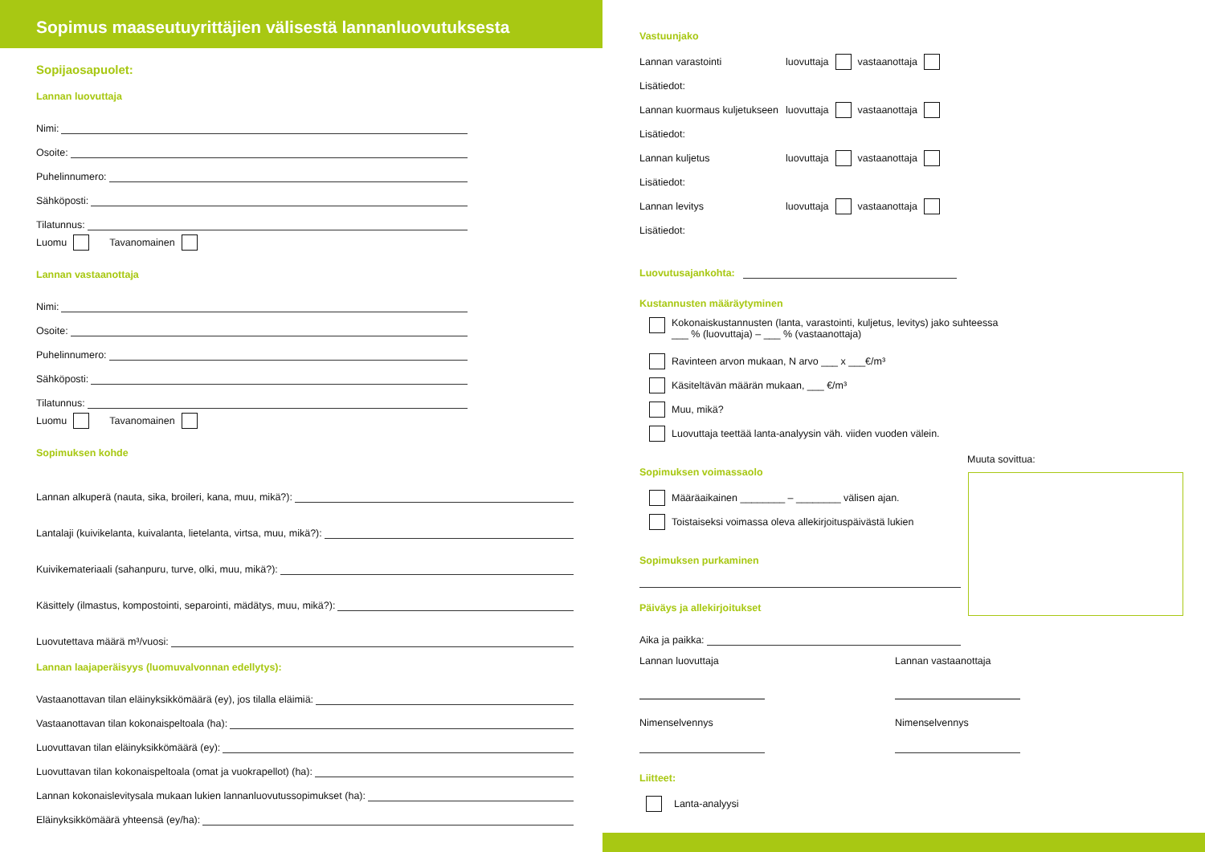Sopimus maaseutuyrittäjien välisestä lannanluovutuksesta
Sopijaosapuolet:
Lannan luovuttaja
Nimi:
Osoite:
Puhelinnumero:
Sähköposti:
Tilatunnus:
Luomu Tavanomainen
Lannan vastaanottaja
Nimi:
Osoite:
Puhelinnumero:
Sähköposti:
Tilatunnus:
Luomu Tavanomainen
Sopimuksen kohde
Lannan alkuperä (nauta, sika, broileri, kana, muu, mikä?):
Lantalaji (kuivikelanta, kuivalanta, lietelanta, virtsa, muu, mikä?):
Kuivikemateriaali (sahanpuru, turve, olki, muu, mikä?):
Käsittely (ilmastus, kompostointi, separointi, mädätys, muu, mikä?):
Luovutettava määrä m³/vuosi:
Lannan laajaperäisyys (luomuvalvonnan edellytys):
Vastaanottavan tilan eläinyksikkömäärä (ey), jos tilalla eläimiä:
Vastaanottavan tilan kokonaispeltoala (ha):
Luovuttavan tilan eläinyksikkömäärä (ey):
Luovuttavan tilan kokonaispeltoala (omat ja vuokrapellot) (ha):
Lannan kokonaislevitysala mukaan lukien lannanluovutussopimukset (ha):
Eläinyksikkömäärä yhteensä (ey/ha):
Vastuunjako
Lannan varastointi luovuttaja vastaanottaja
Lisätiedot:
Lannan kuormaus kuljetukseen luovuttaja vastaanottaja
Lisätiedot:
Lannan kuljetus luovuttaja vastaanottaja
Lisätiedot:
Lannan levitys luovuttaja vastaanottaja
Lisätiedot:
Luovutusajankohta:
Kustannusten määräytyminen
Kokonaiskustannusten (lanta, varastointi, kuljetus, levitys) jako suhteessa
___ % (luovuttaja) – ___ % (vastaanottaja)
Ravinteen arvon mukaan, N arvo ___ x ___€/m³
Käsiteltävän määrän mukaan, ___ €/m³
Muu, mikä?
Luovuttaja teettää lanta-analyysin väh. viiden vuoden välein.
Muuta sovittua:
Sopimuksen voimassaolo
Määräaikainen ________ – ________ välisen ajan.
Toistaiseksi voimassa oleva allekirjoituspäivästä lukien
Sopimuksen purkaminen
Päiväys ja allekirjoitukset
Aika ja paikka:
Lannan luovuttaja
Nimenselvennys
Lannan vastaanottaja
Nimenselvennys
Liitteet:
Lanta-analyysi